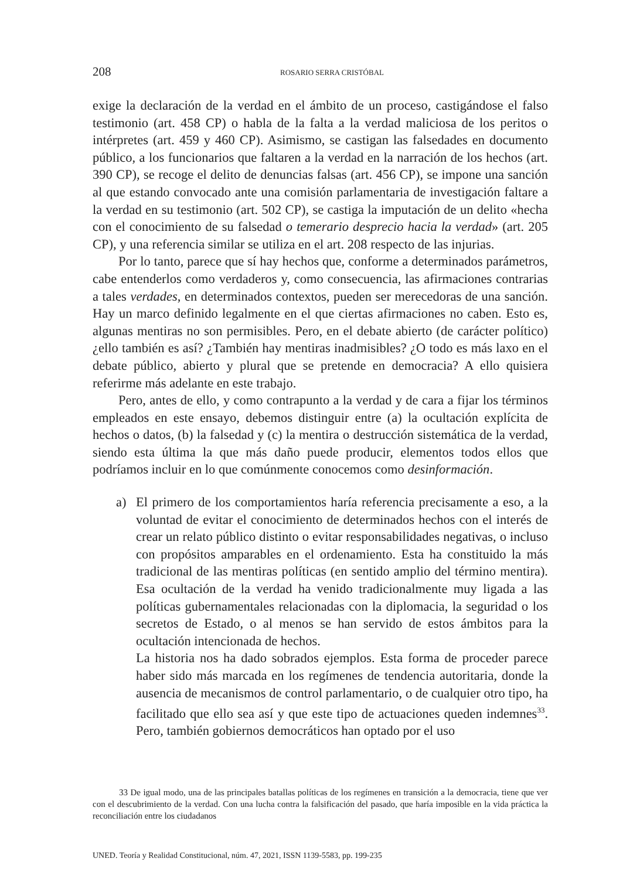208 ROSARIO SERRA CRISTÓBAL
exige la declaración de la verdad en el ámbito de un proceso, castigándose el falso testimonio (art. 458 CP) o habla de la falta a la verdad maliciosa de los peritos o intérpretes (art. 459 y 460 CP). Asimismo, se castigan las falsedades en documento público, a los funcionarios que faltaren a la verdad en la narración de los hechos (art. 390 CP), se recoge el delito de denuncias falsas (art. 456 CP), se impone una sanción al que estando convocado ante una comisión parlamentaria de investigación faltare a la verdad en su testimonio (art. 502 CP), se castiga la imputación de un delito «hecha con el conocimiento de su falsedad o temerario desprecio hacia la verdad» (art. 205 CP), y una referencia similar se utiliza en el art. 208 respecto de las injurias.
Por lo tanto, parece que sí hay hechos que, conforme a determinados parámetros, cabe entenderlos como verdaderos y, como consecuencia, las afirmaciones contrarias a tales verdades, en determinados contextos, pueden ser merecedoras de una sanción. Hay un marco definido legalmente en el que ciertas afirmaciones no caben. Esto es, algunas mentiras no son permisibles. Pero, en el debate abierto (de carácter político) ¿ello también es así? ¿También hay mentiras inadmisibles? ¿O todo es más laxo en el debate público, abierto y plural que se pretende en democracia? A ello quisiera referirme más adelante en este trabajo.
Pero, antes de ello, y como contrapunto a la verdad y de cara a fijar los términos empleados en este ensayo, debemos distinguir entre (a) la ocultación explícita de hechos o datos, (b) la falsedad y (c) la mentira o destrucción sistemática de la verdad, siendo esta última la que más daño puede producir, elementos todos ellos que podríamos incluir en lo que comúnmente conocemos como desinformación.
a) El primero de los comportamientos haría referencia precisamente a eso, a la voluntad de evitar el conocimiento de determinados hechos con el interés de crear un relato público distinto o evitar responsabilidades negativas, o incluso con propósitos amparables en el ordenamiento. Esta ha constituido la más tradicional de las mentiras políticas (en sentido amplio del término mentira). Esa ocultación de la verdad ha venido tradicionalmente muy ligada a las políticas gubernamentales relacionadas con la diplomacia, la seguridad o los secretos de Estado, o al menos se han servido de estos ámbitos para la ocultación intencionada de hechos.
La historia nos ha dado sobrados ejemplos. Esta forma de proceder parece haber sido más marcada en los regímenes de tendencia autoritaria, donde la ausencia de mecanismos de control parlamentario, o de cualquier otro tipo, ha facilitado que ello sea así y que este tipo de actuaciones queden indemnes<sup>33</sup>. Pero, también gobiernos democráticos han optado por el uso
33 De igual modo, una de las principales batallas políticas de los regímenes en transición a la democracia, tiene que ver con el descubrimiento de la verdad. Con una lucha contra la falsificación del pasado, que haría imposible en la vida práctica la reconciliación entre los ciudadanos
UNED. Teoría y Realidad Constitucional, núm. 47, 2021, ISSN 1139-5583, pp. 199-235